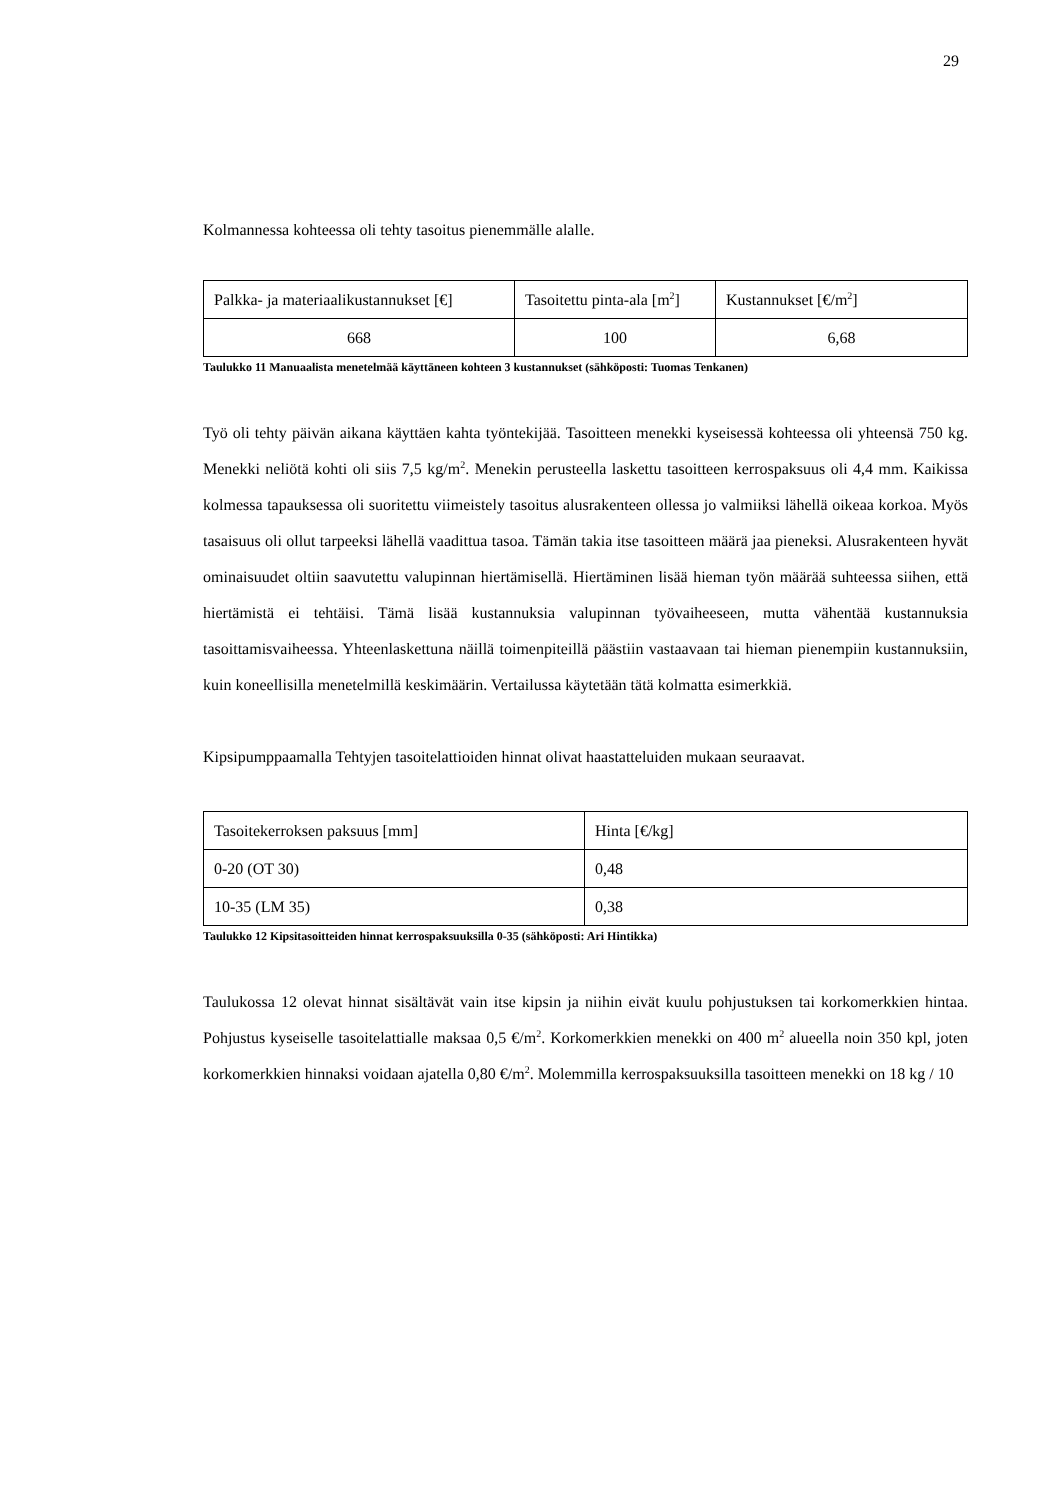29
Kolmannessa kohteessa oli tehty tasoitus pienemmälle alalle.
| Palkka- ja materiaalikustannukset [€] | Tasoitettu pinta-ala [m<sup>2</sup>] | Kustannukset [€/m<sup>2</sup>] |
| 668 | 100 | 6,68 |
Taulukko 11 Manuaalista menetelmää käyttäneen kohteen 3 kustannukset (sähköposti: Tuomas Tenkanen)
Työ oli tehty päivän aikana käyttäen kahta työntekijää. Tasoitteen menekki kyseisessä kohteessa oli yhteensä 750 kg. Menekki neliötä kohti oli siis 7,5 kg/m<sup>2</sup>. Menekin perusteella laskettu tasoitteen kerrospaksuus oli 4,4 mm. Kaikissa kolmessa tapauksessa oli suoritettu viimeistely tasoitus alusrakenteen ollessa jo valmiiksi lähellä oikeaa korkoa. Myös tasaisuus oli ollut tarpeeksi lähellä vaadittua tasoa. Tämän takia itse tasoitteen määrä jaa pieneksi. Alusrakenteen hyvät ominaisuudet oltiin saavutettu valupinnan hiertämisellä. Hiertäminen lisää hieman työn määrää suhteessa siihen, että hiertämistä ei tehtäisi. Tämä lisää kustannuksia valupinnan työvaiheeseen, mutta vähentää kustannuksia tasoittamisvaiheessa. Yhteenlaskettuna näillä toimenpiteillä päästiin vastaavaan tai hieman pienempiin kustannuksiin, kuin koneellisilla menetelmillä keskimäärin. Vertailussa käytetään tätä kolmatta esimerkkiä.
Kipsipumppaamalla Tehtyjen tasoitelattioiden hinnat olivat haastatteluiden mukaan seuraavat.
| Tasoitekerroksen paksuus [mm] | Hinta [€/kg] |
| 0-20 (OT 30) | 0,48 |
| 10-35 (LM 35) | 0,38 |
Taulukko 12 Kipsitasoitteiden hinnat kerrospaksuuksilla 0-35 (sähköposti: Ari Hintikka)
Taulukossa 12 olevat hinnat sisältävät vain itse kipsin ja niihin eivät kuulu pohjustuksen tai korkomerkkien hintaa. Pohjustus kyseiselle tasoitelattialle maksaa 0,5 €/m<sup>2</sup>. Korkomerkkien menekki on 400 m<sup>2</sup> alueella noin 350 kpl, joten korkomerkkien hinnaksi voidaan ajatella 0,80 €/m<sup>2</sup>. Molemmilla kerrospaksuuksilla tasoitteen menekki on 18 kg / 10